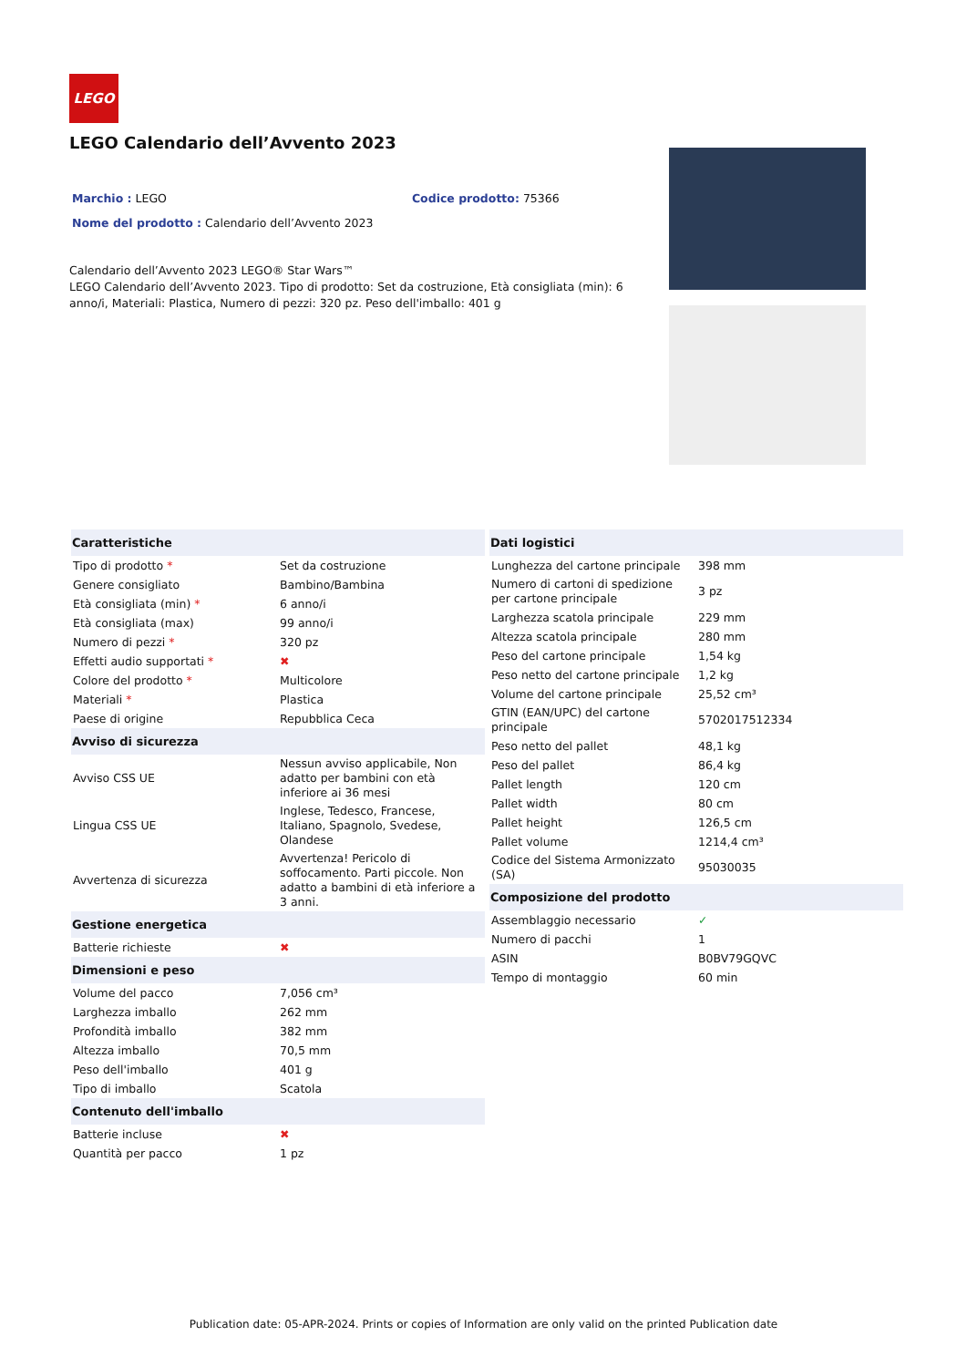LEGO
LEGO Calendario dell’Avvento 2023
Marchio : LEGO Codice prodotto: 75366
Nome del prodotto : Calendario dell’Avvento 2023
Calendario dell’Avvento 2023 LEGO® Star Wars™
LEGO Calendario dell’Avvento 2023. Tipo di prodotto: Set da costruzione, Età consigliata (min): 6 anno/i, Materiali: Plastica, Numero di pezzi: 320 pz. Peso dell'imballo: 401 g
| Caratteristiche | |
| --- | --- |
| Tipo di prodotto * | Set da costruzione |
| Genere consigliato | Bambino/Bambina |
| Età consigliata (min) * | 6 anno/i |
| Età consigliata (max) | 99 anno/i |
| Numero di pezzi * | 320 pz |
| Effetti audio supportati * | ✖ |
| Colore del prodotto * | Multicolore |
| Materiali * | Plastica |
| Paese di origine | Repubblica Ceca |
| Avviso di sicurezza | |
| Avviso CSS UE | Nessun avviso applicabile, Non adatto per bambini con età inferiore ai 36 mesi |
| Lingua CSS UE | Inglese, Tedesco, Francese, Italiano, Spagnolo, Svedese, Olandese |
| Avvertenza di sicurezza | Avvertenza! Pericolo di soffocamento. Parti piccole. Non adatto a bambini di età inferiore a 3 anni. |
| Gestione energetica | |
| Batterie richieste | ✖ |
| Dimensioni e peso | |
| Volume del pacco | 7,056 cm³ |
| Larghezza imballo | 262 mm |
| Profondità imballo | 382 mm |
| Altezza imballo | 70,5 mm |
| Peso dell'imballo | 401 g |
| Tipo di imballo | Scatola |
| Contenuto dell'imballo | |
| Batterie incluse | ✖ |
| Quantità per pacco | 1 pz |
| Dati logistici | |
| --- | --- |
| Lunghezza del cartone principale | 398 mm |
| Numero di cartoni di spedizione per cartone principale | 3 pz |
| Larghezza scatola principale | 229 mm |
| Altezza scatola principale | 280 mm |
| Peso del cartone principale | 1,54 kg |
| Peso netto del cartone principale | 1,2 kg |
| Volume del cartone principale | 25,52 cm³ |
| GTIN (EAN/UPC) del cartone principale | 5702017512334 |
| Peso netto del pallet | 48,1 kg |
| Peso del pallet | 86,4 kg |
| Pallet length | 120 cm |
| Pallet width | 80 cm |
| Pallet height | 126,5 cm |
| Pallet volume | 1214,4 cm³ |
| Codice del Sistema Armonizzato (SA) | 95030035 |
| Composizione del prodotto | |
| Assemblaggio necessario | ✓ |
| Numero di pacchi | 1 |
| ASIN | B0BV79GQVC |
| Tempo di montaggio | 60 min |
Publication date: 05-APR-2024. Prints or copies of Information are only valid on the printed Publication date